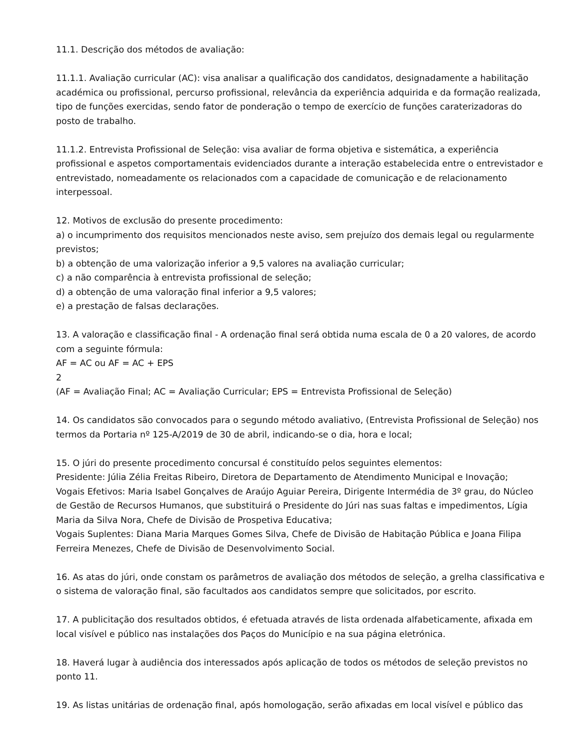11.1. Descrição dos métodos de avaliação:
11.1.1. Avaliação curricular (AC): visa analisar a qualificação dos candidatos, designadamente a habilitação académica ou profissional, percurso profissional, relevância da experiência adquirida e da formação realizada, tipo de funções exercidas, sendo fator de ponderação o tempo de exercício de funções caraterizadoras do posto de trabalho.
11.1.2. Entrevista Profissional de Seleção: visa avaliar de forma objetiva e sistemática, a experiência profissional e aspetos comportamentais evidenciados durante a interação estabelecida entre o entrevistador e entrevistado, nomeadamente os relacionados com a capacidade de comunicação e de relacionamento interpessoal.
12. Motivos de exclusão do presente procedimento:
a) o incumprimento dos requisitos mencionados neste aviso, sem prejuízo dos demais legal ou regularmente previstos;
b) a obtenção de uma valorização inferior a 9,5 valores na avaliação curricular;
c) a não comparência à entrevista profissional de seleção;
d) a obtenção de uma valoração final inferior a 9,5 valores;
e) a prestação de falsas declarações.
13. A valoração e classificação final - A ordenação final será obtida numa escala de 0 a 20 valores, de acordo com a seguinte fórmula:
AF = AC ou AF = AC + EPS
2
(AF = Avaliação Final; AC = Avaliação Curricular; EPS = Entrevista Profissional de Seleção)
14. Os candidatos são convocados para o segundo método avaliativo, (Entrevista Profissional de Seleção) nos termos da Portaria nº 125-A/2019 de 30 de abril, indicando-se o dia, hora e local;
15. O júri do presente procedimento concursal é constituído pelos seguintes elementos:
Presidente: Júlia Zélia Freitas Ribeiro, Diretora de Departamento de Atendimento Municipal e Inovação;
Vogais Efetivos: Maria Isabel Gonçalves de Araújo Aguiar Pereira, Dirigente Intermédia de 3º grau, do Núcleo de Gestão de Recursos Humanos, que substituirá o Presidente do Júri nas suas faltas e impedimentos, Lígia Maria da Silva Nora, Chefe de Divisão de Prospetiva Educativa;
Vogais Suplentes: Diana Maria Marques Gomes Silva, Chefe de Divisão de Habitação Pública e Joana Filipa Ferreira Menezes, Chefe de Divisão de Desenvolvimento Social.
16. As atas do júri, onde constam os parâmetros de avaliação dos métodos de seleção, a grelha classificativa e o sistema de valoração final, são facultados aos candidatos sempre que solicitados, por escrito.
17. A publicitação dos resultados obtidos, é efetuada através de lista ordenada alfabeticamente, afixada em local visível e público nas instalações dos Paços do Município e na sua página eletrónica.
18. Haverá lugar à audiência dos interessados após aplicação de todos os métodos de seleção previstos no ponto 11.
19. As listas unitárias de ordenação final, após homologação, serão afixadas em local visível e público das